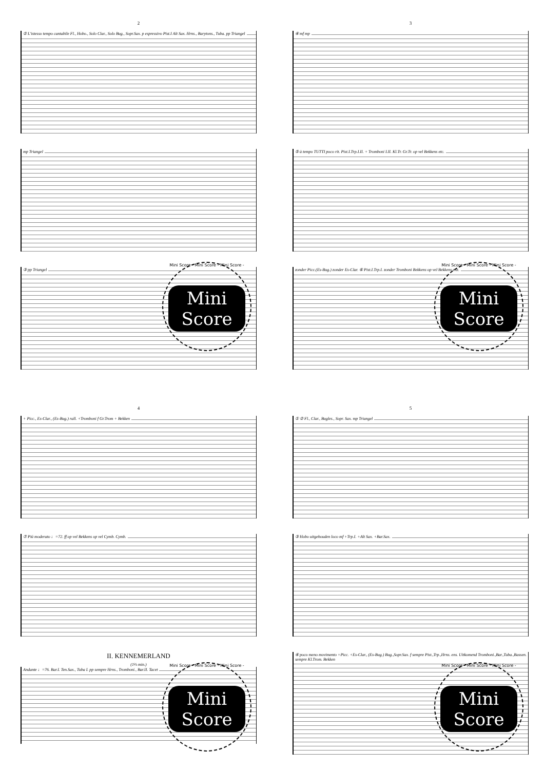2
② L'istesso tempo cantabile Fl., Hobo., Solo Clar., Solo Bug., Sopr.Sax. p espressivo Pist.I Alt Sax. Hrns., Barytons., Tuba. pp Triangel
mp Triangel
③ pp Triangel
Mini Score - Mini Score - Mini Score -
Mini Score
3
④ mf mp
⑤ à tempo TUTTI poco rit. Pist.I.Trp.I.II. + Tromboni I.II. Kl.Tr. Gr.Tr. op vel Bekkens etc.
zonder Picc.(Es-Bug.) zonder Es-Clar. ⑥ Pist.I.Trp.I. zonder Tromboni Bekkens op vel Bekkens enz.
Mini Score - Mini Score - Mini Score -
Mini Score
4
+ Picc., Es-Clar., (Es-Bug.) rall. +Tromboni f Gr.Trom + Bekken
⑦ Piú moderato ♩=72. ff op vel Bekkens op vel Cymb. Cymb.
II. KENNEMERLAND
(1⅔ min.)
Andante ♩=76. Bar.I. Ten.Sax., Tuba I. pp sempre Hrns., Tromboni., Bar.II. Tacet
Mini Score - Mini Score - Mini Score -
Mini Score
5
① ② Fl., Clar., Bugles., Sopr. Sax. mp Triangel
③ Hobo uitgehouden loco mf +Trp.I. +Alt Sax. +Bar.Sax.
④ poco meno movimento +Picc. +Es-Clar., (Es-Bug.) Bug.,Sopr.Sax. f sempre Pist.,Trp.,Hrns. ens. Uitkomend Tromboni.,Bar.,Tuba.,Bassen. sempre Kl.Trom. Bekken
Mini Score - Mini Score - Mini Score -
Mini Score